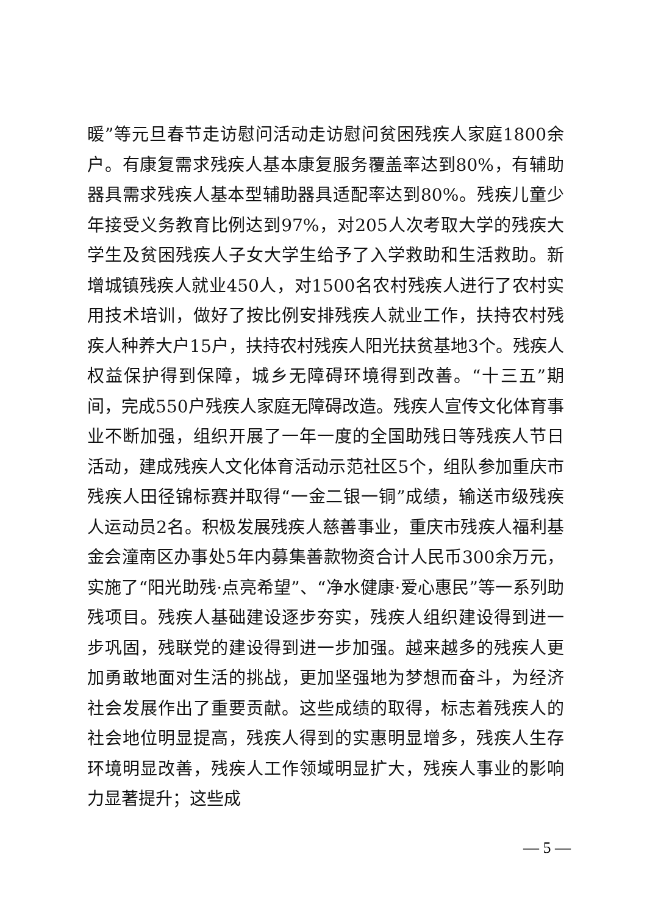暖”等元旦春节走访慰问活动走访慰问贫困残疾人家庭1800余户。有康复需求残疾人基本康复服务覆盖率达到80%，有辅助器具需求残疾人基本型辅助器具适配率达到80%。残疾儿童少年接受义务教育比例达到97%，对205人次考取大学的残疾大学生及贫困残疾人子女大学生给予了入学救助和生活救助。新增城镇残疾人就业450人，对1500名农村残疾人进行了农村实用技术培训，做好了按比例安排残疾人就业工作，扶持农村残疾人种养大户15户，扶持农村残疾人阳光扶贫基地3个。残疾人权益保护得到保障，城乡无障碍环境得到改善。“十三五”期间，完成550户残疾人家庭无障碍改造。残疾人宣传文化体育事业不断加强，组织开展了一年一度的全国助残日等残疾人节日活动，建成残疾人文化体育活动示范社区5个，组队参加重庆市残疾人田径锦标赛并取得“一金二银一铜”成绩，输送市级残疾人运动员2名。积极发展残疾人慈善事业，重庆市残疾人福利基金会潼南区办事处5年内募集善款物资合计人民币300余万元，实施了“阳光助残·点亮希望”、“净水健康·爱心惠民”等一系列助残项目。残疾人基础建设逐步夯实，残疾人组织建设得到进一步巩固，残联党的建设得到进一步加强。越来越多的残疾人更加勇敢地面对生活的挑战，更加坚强地为梦想而奋斗，为经济社会发展作出了重要贡献。这些成绩的取得，标志着残疾人的社会地位明显提高，残疾人得到的实惠明显增多，残疾人生存环境明显改善，残疾人工作领域明显扩大，残疾人事业的影响力显著提升；这些成
— 5 —